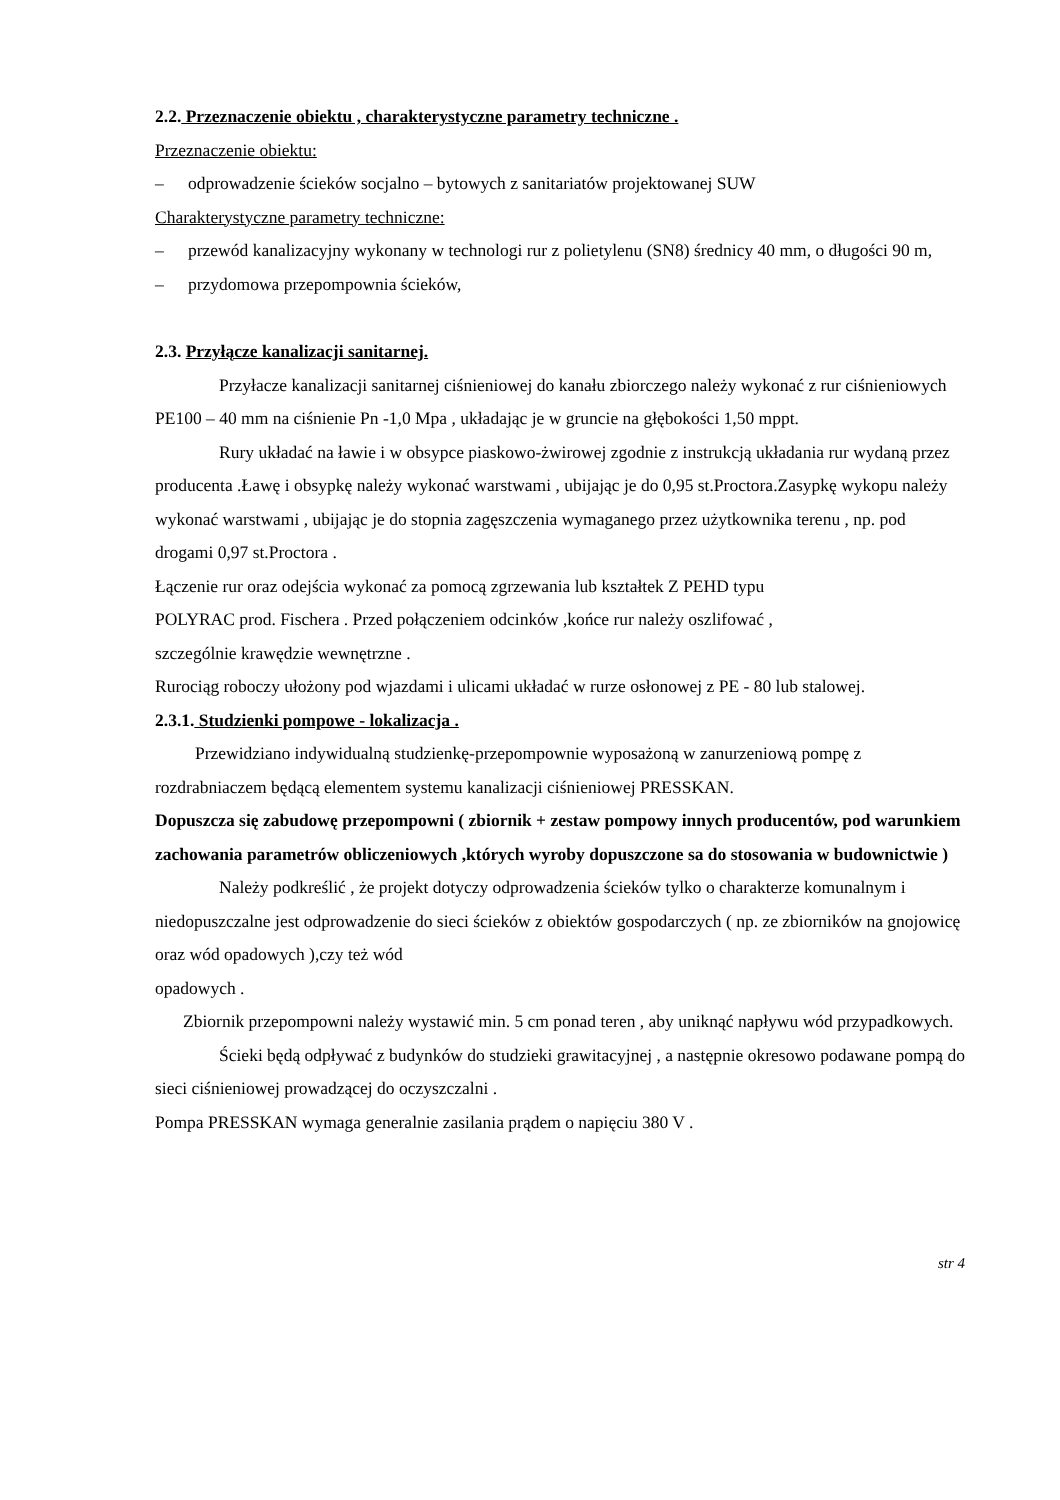2.2. Przeznaczenie obiektu , charakterystyczne parametry techniczne .
Przeznaczenie obiektu:
– odprowadzenie ścieków socjalno – bytowych z sanitariatów projektowanej SUW
Charakterystyczne parametry techniczne:
– przewód kanalizacyjny wykonany w technologi rur z polietylenu (SN8) średnicy 40 mm, o długości 90 m,
– przydomowa przepompownia ścieków,
2.3. Przyłącze kanalizacji sanitarnej.
Przyłacze kanalizacji sanitarnej ciśnieniowej do kanału zbiorczego należy wykonać z rur ciśnieniowych PE100 – 40 mm na ciśnienie Pn -1,0 Mpa , układając je w gruncie na głębokości 1,50 mppt.
Rury układać na ławie i w obsypce piaskowo-żwirowej zgodnie z instrukcją układania rur wydaną przez producenta .Ławę i obsypkę należy wykonać warstwami , ubijając je do 0,95 st.Proctora.Zasypkę wykopu należy wykonać warstwami , ubijając je do stopnia zagęszczenia wymaganego przez użytkownika terenu , np. pod drogami 0,97 st.Proctora .
Łączenie rur oraz odejścia wykonać za pomocą zgrzewania lub kształtek Z PEHD typu
POLYRAC prod. Fischera . Przed połączeniem odcinków ,końce rur należy oszlifować ,
szczególnie krawędzie wewnętrzne .
Rurociąg roboczy ułożony pod wjazdami i ulicami układać w rurze osłonowej z PE - 80 lub stalowej.
2.3.1. Studzienki pompowe - lokalizacja .
Przewidziano indywidualną studzienkę-przepompownie wyposażoną w zanurzeniową pompę z rozdrabniaczem będącą elementem systemu kanalizacji ciśnieniowej PRESSKAN.
Dopuszcza się zabudowę przepompowni ( zbiornik + zestaw pompowy innych producentów, pod warunkiem zachowania parametrów obliczeniowych ,których wyroby dopuszczone sa do stosowania w budownictwie )
Należy podkreślić , że projekt dotyczy odprowadzenia ścieków tylko o charakterze komunalnym i niedopuszczalne jest odprowadzenie do sieci ścieków z obiektów gospodarczych ( np. ze zbiorników na gnojowicę oraz wód opadowych ),czy też wód
opadowych .
Zbiornik przepompowni należy wystawić min. 5 cm ponad teren , aby uniknąć napływu wód przypadkowych.
Ścieki będą odpływać z budynków do studzieki grawitacyjnej , a następnie okresowo podawane pompą do sieci ciśnieniowej prowadzącej do oczyszczalni .
Pompa PRESSKAN wymaga generalnie zasilania prądem o napięciu 380 V .
str 4